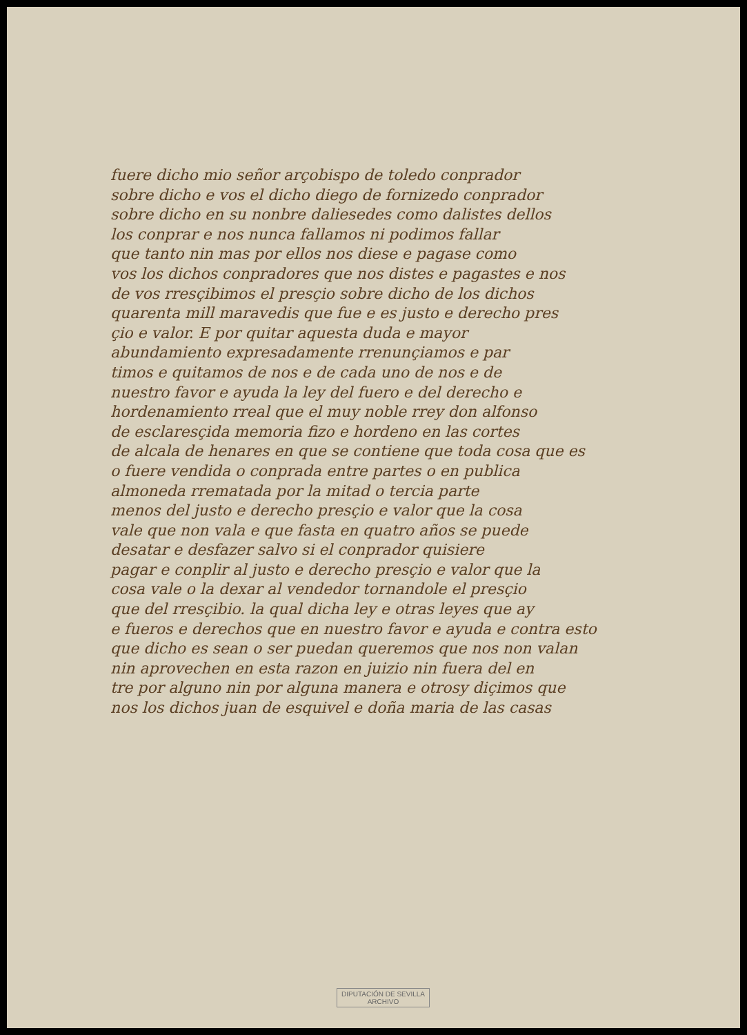fuere dicho mio señor arçobispo de toledo conprador
sobre dicho e vos el dicho diego de fornizedo conprador
sobre dicho en su nonbre daliesedes como dalistes dellos
los conprar e nos nunca fallamos ni podimos fallar
que tanto nin mas por ellos nos diese e pagase como
vos los dichos conpradores que nos distes e pagastes e nos
de vos rresçibimos el presçio sobre dicho de los dichos
quarenta mill maravedis que fue e es justo e derecho pres
çio e valor. E por quitar aquesta duda e mayor
abundamiento expresadamente rrenunçiamos e par
timos e quitamos de nos e de cada uno de nos e de
nuestro favor e ayuda la ley del fuero e del derecho e
hordenamiento rreal que el muy noble rrey don alfonso
de esclaresçida memoria fizo e hordeno en las cortes
de alcala de henares en que se contiene que toda cosa que es
o fuere vendida o conprada entre partes o en publica
almoneda rrematada por la mitad o tercia parte
menos del justo e derecho presçio e valor que la cosa
vale que non vala e que fasta en quatro años se puede
desatar e desfazer salvo si el conprador quisiere
pagar e conplir al justo e derecho presçio e valor que la
cosa vale o la dexar al vendedor tornandole el presçio
que del rresçibio. la qual dicha ley e otras leyes que ay
e fueros e derechos que en nuestro favor e ayuda e contra esto
que dicho es sean o ser puedan queremos que nos non valan
nin aprovechen en esta razon en juizio nin fuera del en
tre por alguno nin por alguna manera e otrosy diçimos que
nos los dichos juan de esquivel e doña maria de las casas
DIPUTACIÓN DE SEVILLA
ARCHIVO